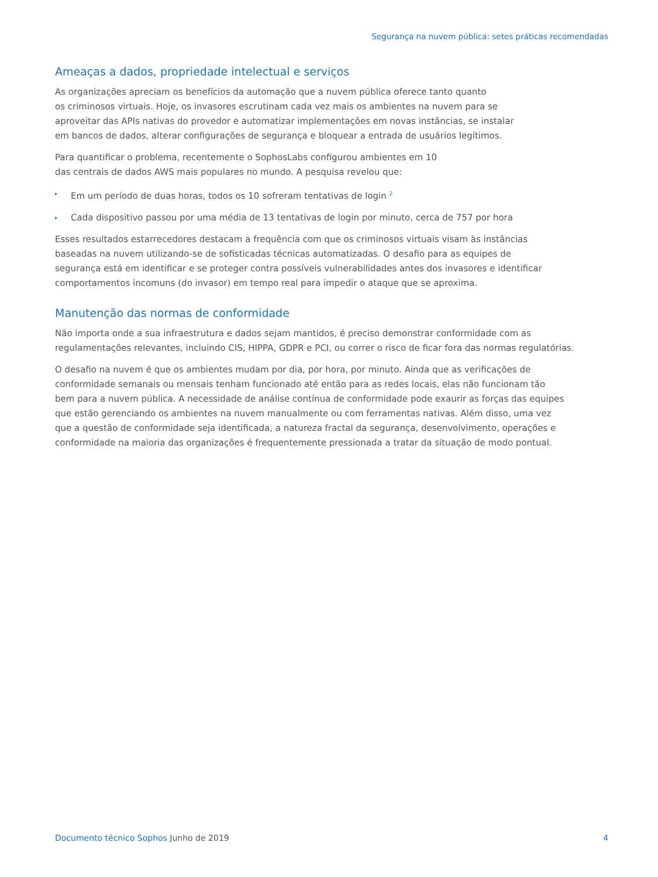Segurança na nuvem pública: setes práticas recomendadas
Ameaças a dados, propriedade intelectual e serviços
As organizações apreciam os benefícios da automação que a nuvem pública oferece tanto quanto
os criminosos virtuais. Hoje, os invasores escrutinam cada vez mais os ambientes na nuvem para se
aproveitar das APIs nativas do provedor e automatizar implementações em novas instâncias, se instalar
em bancos de dados, alterar configurações de segurança e bloquear a entrada de usuários legítimos.
Para quantificar o problema, recentemente o SophosLabs configurou ambientes em 10
das centrais de dados AWS mais populares no mundo. A pesquisa revelou que:
▸ Em um período de duas horas, todos os 10 sofreram tentativas de login <sup>2</sup>
▸ Cada dispositivo passou por uma média de 13 tentativas de login por minuto, cerca de 757 por hora
Esses resultados estarrecedores destacam a frequência com que os criminosos virtuais visam às instâncias
baseadas na nuvem utilizando-se de sofisticadas técnicas automatizadas. O desafio para as equipes de
segurança está em identificar e se proteger contra possíveis vulnerabilidades antes dos invasores e identificar
comportamentos incomuns (do invasor) em tempo real para impedir o ataque que se aproxima.
Manutenção das normas de conformidade
Não importa onde a sua infraestrutura e dados sejam mantidos, é preciso demonstrar conformidade com as
regulamentações relevantes, incluindo CIS, HIPPA, GDPR e PCI, ou correr o risco de ficar fora das normas regulatórias.
O desafio na nuvem é que os ambientes mudam por dia, por hora, por minuto. Ainda que as verificações de
conformidade semanais ou mensais tenham funcionado até então para as redes locais, elas não funcionam tão
bem para a nuvem pública. A necessidade de análise contínua de conformidade pode exaurir as forças das equipes
que estão gerenciando os ambientes na nuvem manualmente ou com ferramentas nativas. Além disso, uma vez
que a questão de conformidade seja identificada, a natureza fractal da segurança, desenvolvimento, operações e
conformidade na maioria das organizações é frequentemente pressionada a tratar da situação de modo pontual.
Documento técnico Sophos Junho de 2019 4